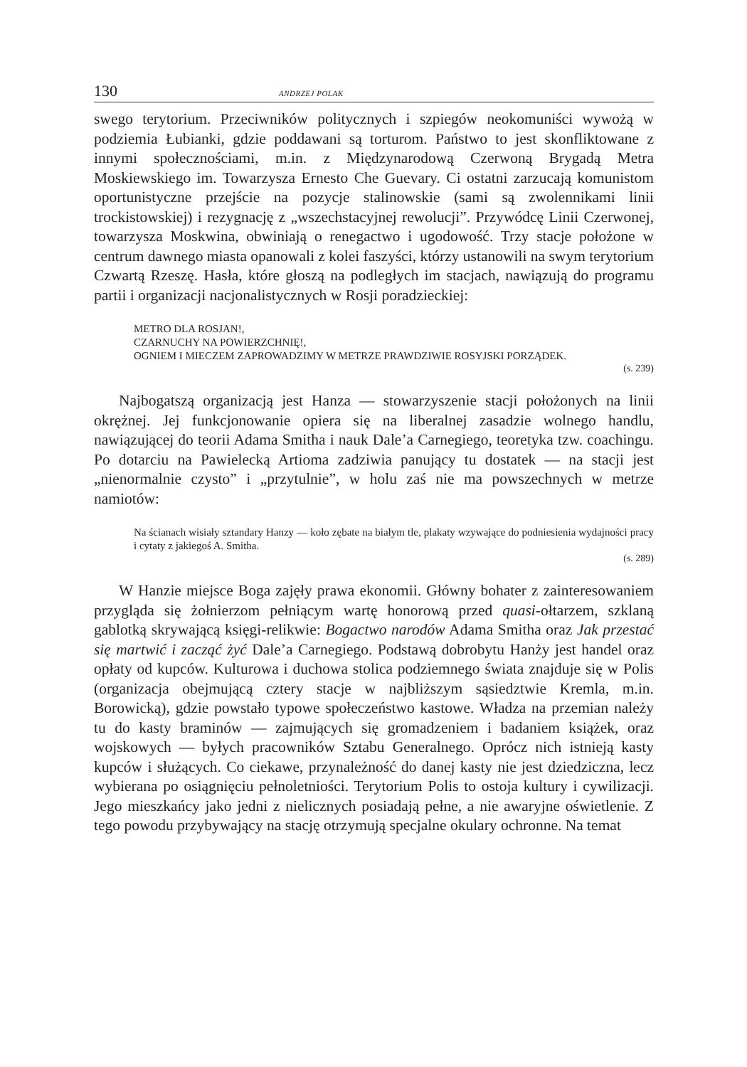130 ANDRZEJ POLAK
swego terytorium. Przeciwników politycznych i szpiegów neokomuniści wywożą w podziemia Łubianki, gdzie poddawani są torturom. Państwo to jest skonfliktowane z innymi społecznościami, m.in. z Międzynarodową Czerwoną Brygadą Metra Moskiewskiego im. Towarzysza Ernesto Che Guevary. Ci ostatni zarzucają komunistom oportunistyczne przejście na pozycje stalinowskie (sami są zwolennikami linii trockistowskiej) i rezygnację z „wszechstacyjnej rewolucji”. Przywódcę Linii Czerwonej, towarzysza Moskwina, obwiniają o renegactwo i ugodowość. Trzy stacje położone w centrum dawnego miasta opanowali z kolei faszyści, którzy ustanowili na swym terytorium Czwartą Rzeszę. Hasła, które głoszą na podległych im stacjach, nawiązują do programu partii i organizacji nacjonalistycznych w Rosji poradzieckiej:
METRO DLA ROSJAN!,
CZARNUCHY NA POWIERZCHNIĘ!,
OGNIEM I MIECZEM ZAPROWADZIMY W METRZE PRAWDZIWIE ROSYJSKI PORZĄDEK.
(s. 239)
Najbogatszą organizacją jest Hanza — stowarzyszenie stacji położonych na linii okrężnej. Jej funkcjonowanie opiera się na liberalnej zasadzie wolnego handlu, nawiązującej do teorii Adama Smitha i nauk Dale’a Carnegiego, teoretyka tzw. coachingu. Po dotarciu na Pawielecką Artioma zadziwia panujący tu dostatek — na stacji jest „nienormalnie czysto” i „przytulnie”, w holu zaś nie ma powszechnych w metrze namiotów:
Na ścianach wisiały sztandary Hanzy — koło zębate na białym tle, plakaty wzywające do podniesienia wydajności pracy i cytaty z jakiegoś A. Smitha.
(s. 289)
W Hanzie miejsce Boga zajęły prawa ekonomii. Główny bohater z zainteresowaniem przygląda się żołnierzom pełniącym wartę honorową przed quasi-ołtarzem, szklaną gablotką skrywającą księgi-relikwie: Bogactwo narodów Adama Smitha oraz Jak przestać się martwić i zacząć żyć Dale’a Carnegiego. Podstawą dobrobytu Hanży jest handel oraz opłaty od kupców. Kulturowa i duchowa stolica podziemnego świata znajduje się w Polis (organizacja obejmującą cztery stacje w najbliższym sąsiedztwie Kremla, m.in. Borowicką), gdzie powstało typowe społeczeństwo kastowe. Władza na przemian należy tu do kasty braminów — zajmujących się gromadzeniem i badaniem książek, oraz wojskowych — byłych pracowników Sztabu Generalnego. Oprócz nich istnieją kasty kupców i służących. Co ciekawe, przynależność do danej kasty nie jest dziedziczna, lecz wybierana po osiągnięciu pełnoletniości. Terytorium Polis to ostoja kultury i cywilizacji. Jego mieszkańcy jako jedni z nielicznych posiadają pełne, a nie awaryjne oświetlenie. Z tego powodu przybywający na stację otrzymują specjalne okulary ochronne. Na temat